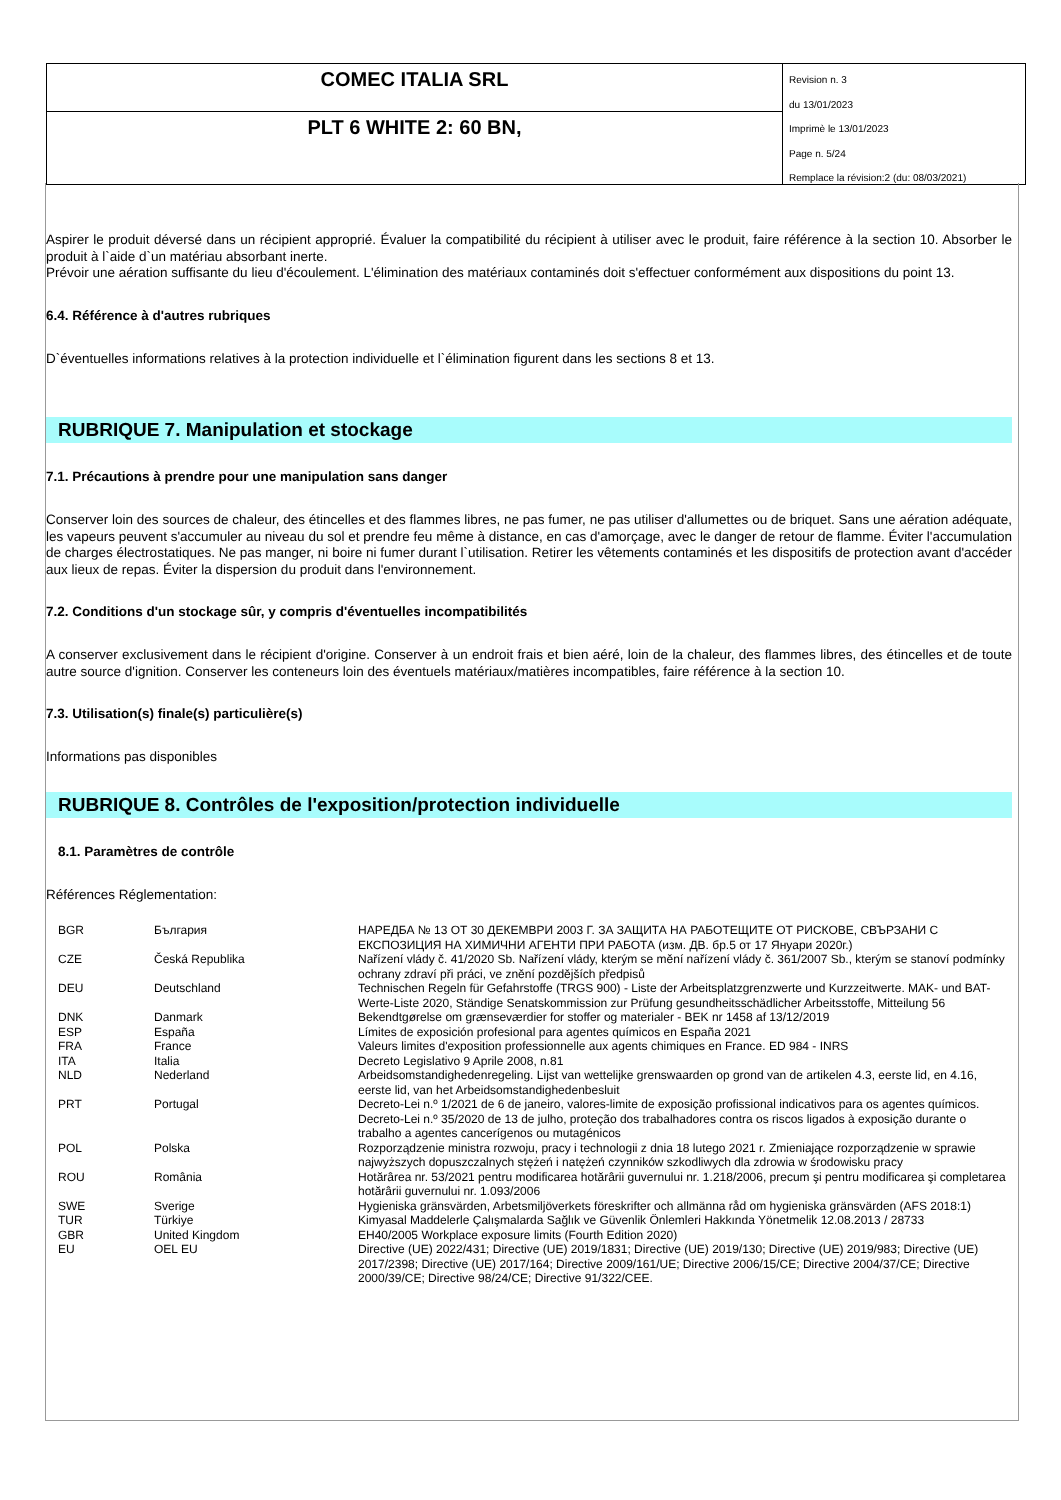COMEC ITALIA SRL
PLT 6 WHITE 2: 60 BN,
Revision n. 3
du 13/01/2023
Imprimè le 13/01/2023
Page n. 5/24
Remplace la révision:2 (du: 08/03/2021)
Aspirer le produit déversé dans un récipient approprié. Évaluer la compatibilité du récipient à utiliser avec le produit, faire référence à la section 10. Absorber le produit à l`aide d`un matériau absorbant inerte.
Prévoir une aération suffisante du lieu d'écoulement. L'élimination des matériaux contaminés doit s'effectuer conformément aux dispositions du point 13.
6.4. Référence à d'autres rubriques
D`éventuelles informations relatives à la protection individuelle et l`élimination figurent dans les sections 8 et 13.
RUBRIQUE 7. Manipulation et stockage
7.1. Précautions à prendre pour une manipulation sans danger
Conserver loin des sources de chaleur, des étincelles et des flammes libres, ne pas fumer, ne pas utiliser d'allumettes ou de briquet. Sans une aération adéquate, les vapeurs peuvent s'accumuler au niveau du sol et prendre feu même à distance, en cas d'amorçage, avec le danger de retour de flamme. Éviter l'accumulation de charges électrostatiques. Ne pas manger, ni boire ni fumer durant l`utilisation. Retirer les vêtements contaminés et les dispositifs de protection avant d'accéder aux lieux de repas. Éviter la dispersion du produit dans l'environnement.
7.2. Conditions d'un stockage sûr, y compris d'éventuelles incompatibilités
A conserver exclusivement dans le récipient d'origine. Conserver à un endroit frais et bien aéré, loin de la chaleur, des flammes libres, des étincelles et de toute autre source d'ignition. Conserver les conteneurs loin des éventuels matériaux/matières incompatibles, faire référence à la section 10.
7.3. Utilisation(s) finale(s) particulière(s)
Informations pas disponibles
RUBRIQUE 8. Contrôles de l'exposition/protection individuelle
8.1. Paramètres de contrôle
Références Réglementation:
| BGR | България | НАРЕДБА № 13 ОТ 30 ДЕКЕМВРИ 2003 Г. ЗА ЗАЩИТА НА РАБОТЕЩИТЕ ОТ РИСКОВЕ, СВЪРЗАНИ С ЕКСПОЗИЦИЯ НА ХИМИЧНИ АГЕНТИ ПРИ РАБОТА (изм. ДВ. бр.5 от 17 Януари 2020г.) |
| CZE | Česká Republika | Nařízení vlády č. 41/2020 Sb. Nařízení vlády, kterým se mění nařízení vlády č. 361/2007 Sb., kterým se stanoví podmínky ochrany zdraví při práci, ve znění pozdějších předpisů |
| DEU | Deutschland | Technischen Regeln für Gefahrstoffe (TRGS 900) - Liste der Arbeitsplatzgrenzwerte und Kurzzeitwerte. MAK- und BAT-Werte-Liste 2020, Ständige Senatskommission zur Prüfung gesundheitsschädlicher Arbeitsstoffe, Mitteilung 56 |
| DNK | Danmark | Bekendtgørelse om grænseværdier for stoffer og materialer - BEK nr 1458 af 13/12/2019 |
| ESP | España | Límites de exposición profesional para agentes químicos en España 2021 |
| FRA | France | Valeurs limites d'exposition professionnelle aux agents chimiques en France. ED 984 - INRS |
| ITA | Italia | Decreto Legislativo 9 Aprile 2008, n.81 |
| NLD | Nederland | Arbeidsomstandighedenregeling. Lijst van wettelijke grenswaarden op grond van de artikelen 4.3, eerste lid, en 4.16, eerste lid, van het Arbeidsomstandighedenbesluit |
| PRT | Portugal | Decreto-Lei n.º 1/2021 de 6 de janeiro, valores-limite de exposição profissional indicativos para os agentes químicos. Decreto-Lei n.º 35/2020 de 13 de julho, proteção dos trabalhadores contra os riscos ligados à exposição durante o trabalho a agentes cancerígenos ou mutagénicos |
| POL | Polska | Rozporządzenie ministra rozwoju, pracy i technologii z dnia 18 lutego 2021 r. Zmieniające rozporządzenie w sprawie najwyższych dopuszczalnych stężeń i natężeń czynników szkodliwych dla zdrowia w środowisku pracy |
| ROU | România | Hotărârea nr. 53/2021 pentru modificarea hotărârii guvernului nr. 1.218/2006, precum şi pentru modificarea şi completarea hotărârii guvernului nr. 1.093/2006 |
| SWE | Sverige | Hygieniska gränsvärden, Arbetsmiljöverkets föreskrifter och allmänna råd om hygieniska gränsvärden (AFS 2018:1) |
| TUR | Türkiye | Kimyasal Maddelerle Çalışmalarda Sağlık ve Güvenlik Önlemleri Hakkında Yönetmelik 12.08.2013 / 28733 |
| GBR | United Kingdom | EH40/2005 Workplace exposure limits (Fourth Edition 2020) |
| EU | OEL EU | Directive (UE) 2022/431; Directive (UE) 2019/1831; Directive (UE) 2019/130; Directive (UE) 2019/983; Directive (UE) 2017/2398; Directive (UE) 2017/164; Directive 2009/161/UE; Directive 2006/15/CE; Directive 2004/37/CE; Directive 2000/39/CE; Directive 98/24/CE; Directive 91/322/CEE. |